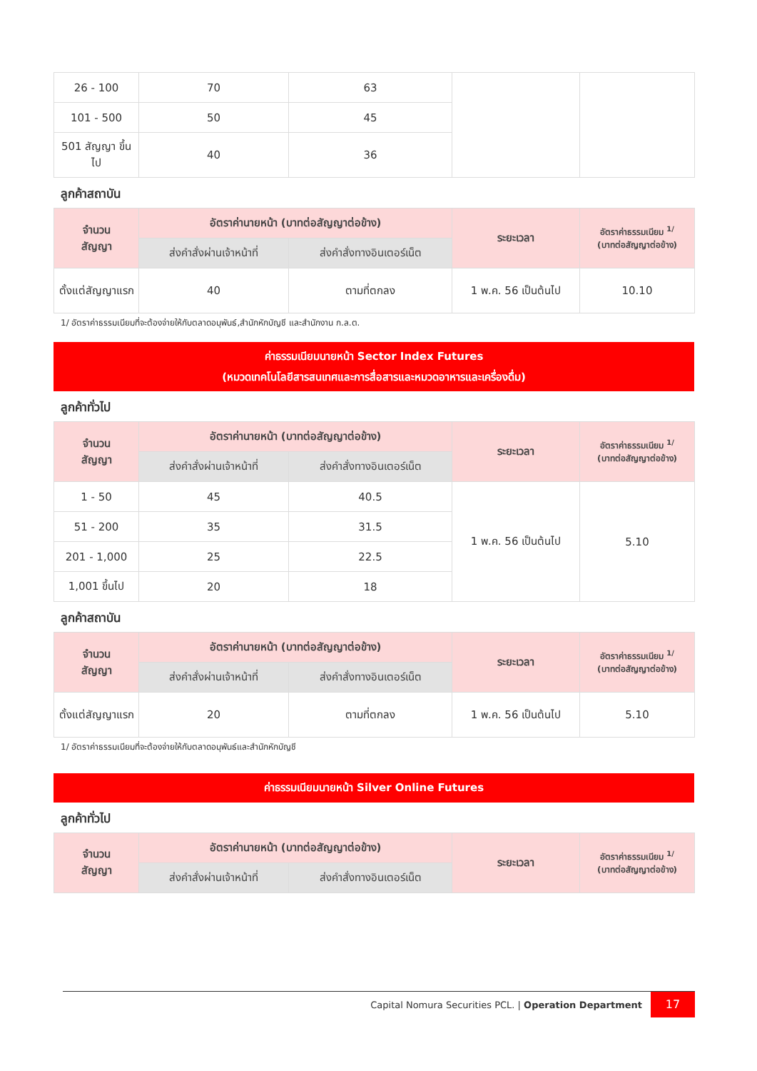| 26 - 100 | 70 | 63 | | |
| 101 - 500 | 50 | 45 | | |
| 501 สัญญา ขึ้นไป | 40 | 36 | | |
ลูกค้าสถาบัน
| จำนวน สัญญา | อัตราค่านายหน้า (บาทต่อสัญญาต่อข้าง) | | ระยะเวลา | อัตราค่าธรรมเนียม <sup>1/</sup> (บาทต่อสัญญาต่อข้าง) |
| --- | --- | --- | --- | --- |
| | ส่งคำสั่งผ่านเจ้าหน้าที่ | ส่งคำสั่งทางอินเตอร์เน็ต | | |
| ตั้งแต่สัญญาแรก | 40 | ตามที่ตกลง | 1 พ.ค. 56 เป็นต้นไป | 10.10 |
1/ อัตราค่าธรรมเนียมที่จะต้องจ่ายให้กับตลาดอนุพันธ์,สำนักหักบัญชี และสำนักงาน ก.ล.ต.
ค่าธรรมเนียมนายหน้า Sector Index Futures
(หมวดเทคโนโลยีสารสนเทศและการสื่อสารและหมวดอาหารและเครื่องดื่ม)
ลูกค้าทั่วไป
| จำนวน สัญญา | อัตราค่านายหน้า (บาทต่อสัญญาต่อข้าง) | | ระยะเวลา | อัตราค่าธรรมเนียม <sup>1/</sup> (บาทต่อสัญญาต่อข้าง) |
| --- | --- | --- | --- | --- |
| | ส่งคำสั่งผ่านเจ้าหน้าที่ | ส่งคำสั่งทางอินเตอร์เน็ต | | |
| 1 - 50 | 45 | 40.5 | 1 พ.ค. 56 เป็นต้นไป | 5.10 |
| 51 - 200 | 35 | 31.5 | | |
| 201 - 1,000 | 25 | 22.5 | | |
| 1,001 ขึ้นไป | 20 | 18 | | |
ลูกค้าสถาบัน
| จำนวน สัญญา | อัตราค่านายหน้า (บาทต่อสัญญาต่อข้าง) | | ระยะเวลา | อัตราค่าธรรมเนียม <sup>1/</sup> (บาทต่อสัญญาต่อข้าง) |
| --- | --- | --- | --- | --- |
| | ส่งคำสั่งผ่านเจ้าหน้าที่ | ส่งคำสั่งทางอินเตอร์เน็ต | | |
| ตั้งแต่สัญญาแรก | 20 | ตามที่ตกลง | 1 พ.ค. 56 เป็นต้นไป | 5.10 |
1/ อัตราค่าธรรมเนียมที่จะต้องจ่ายให้กับตลาดอนุพันธ์และสำนักหักบัญชี
ค่าธรรมเนียมนายหน้า Silver Online Futures
ลูกค้าทั่วไป
| จำนวน สัญญา | อัตราค่านายหน้า (บาทต่อสัญญาต่อข้าง) | | ระยะเวลา | อัตราค่าธรรมเนียม <sup>1/</sup> (บาทต่อสัญญาต่อข้าง) |
| --- | --- | --- | --- | --- |
| | ส่งคำสั่งผ่านเจ้าหน้าที่ | ส่งคำสั่งทางอินเตอร์เน็ต | | |
Capital Nomura Securities PCL. | Operation Department
17